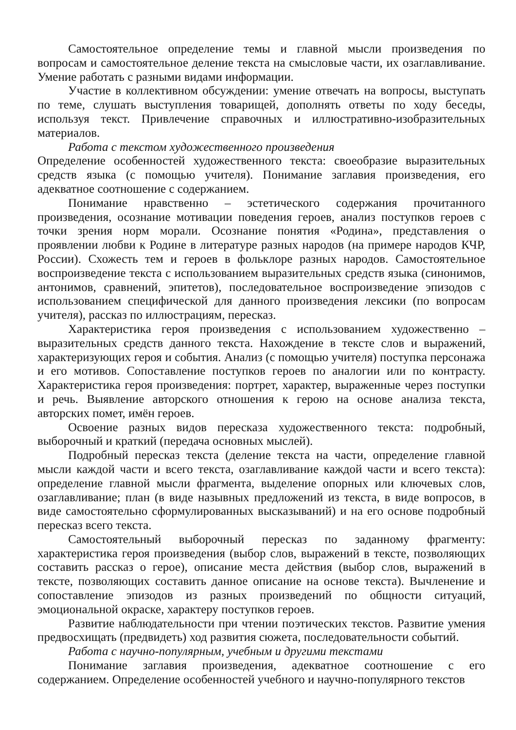Самостоятельное определение темы и главной мысли произведения по вопросам и самостоятельное деление текста на смысловые части, их озаглавливание. Умение работать с разными видами информации.
Участие в коллективном обсуждении: умение отвечать на вопросы, выступать по теме, слушать выступления товарищей, дополнять ответы по ходу беседы, используя текст. Привлечение справочных и иллюстративно-изобразительных материалов.
Работа с текстом художественного произведения
Определение особенностей художественного текста: своеобразие выразительных средств языка (с помощью учителя). Понимание заглавия произведения, его адекватное соотношение с содержанием.
Понимание нравственно – эстетического содержания прочитанного произведения, осознание мотивации поведения героев, анализ поступков героев с точки зрения норм морали. Осознание понятия «Родина», представления о проявлении любви к Родине в литературе разных народов (на примере народов КЧР, России). Схожесть тем и героев в фольклоре разных народов. Самостоятельное воспроизведение текста с использованием выразительных средств языка (синонимов, антонимов, сравнений, эпитетов), последовательное воспроизведение эпизодов с использованием специфической для данного произведения лексики (по вопросам учителя), рассказ по иллюстрациям, пересказ.
Характеристика героя произведения с использованием художественно – выразительных средств данного текста. Нахождение в тексте слов и выражений, характеризующих героя и события. Анализ (с помощью учителя) поступка персонажа и его мотивов. Сопоставление поступков героев по аналогии или по контрасту. Характеристика героя произведения: портрет, характер, выраженные через поступки и речь. Выявление авторского отношения к герою на основе анализа текста, авторских помет, имён героев.
Освоение разных видов пересказа художественного текста: подробный, выборочный и краткий (передача основных мыслей).
Подробный пересказ текста (деление текста на части, определение главной мысли каждой части и всего текста, озаглавливание каждой части и всего текста): определение главной мысли фрагмента, выделение опорных или ключевых слов, озаглавливание; план (в виде назывных предложений из текста, в виде вопросов, в виде самостоятельно сформулированных высказываний) и на его основе подробный пересказ всего текста.
Самостоятельный выборочный пересказ по заданному фрагменту: характеристика героя произведения (выбор слов, выражений в тексте, позволяющих составить рассказ о герое), описание места действия (выбор слов, выражений в тексте, позволяющих составить данное описание на основе текста). Вычленение и сопоставление эпизодов из разных произведений по общности ситуаций, эмоциональной окраске, характеру поступков героев.
Развитие наблюдательности при чтении поэтических текстов. Развитие умения предвосхищать (предвидеть) ход развития сюжета, последовательности событий.
Работа с научно-популярным, учебным и другими текстами
Понимание заглавия произведения, адекватное соотношение с его содержанием. Определение особенностей учебного и научно-популярного текстов